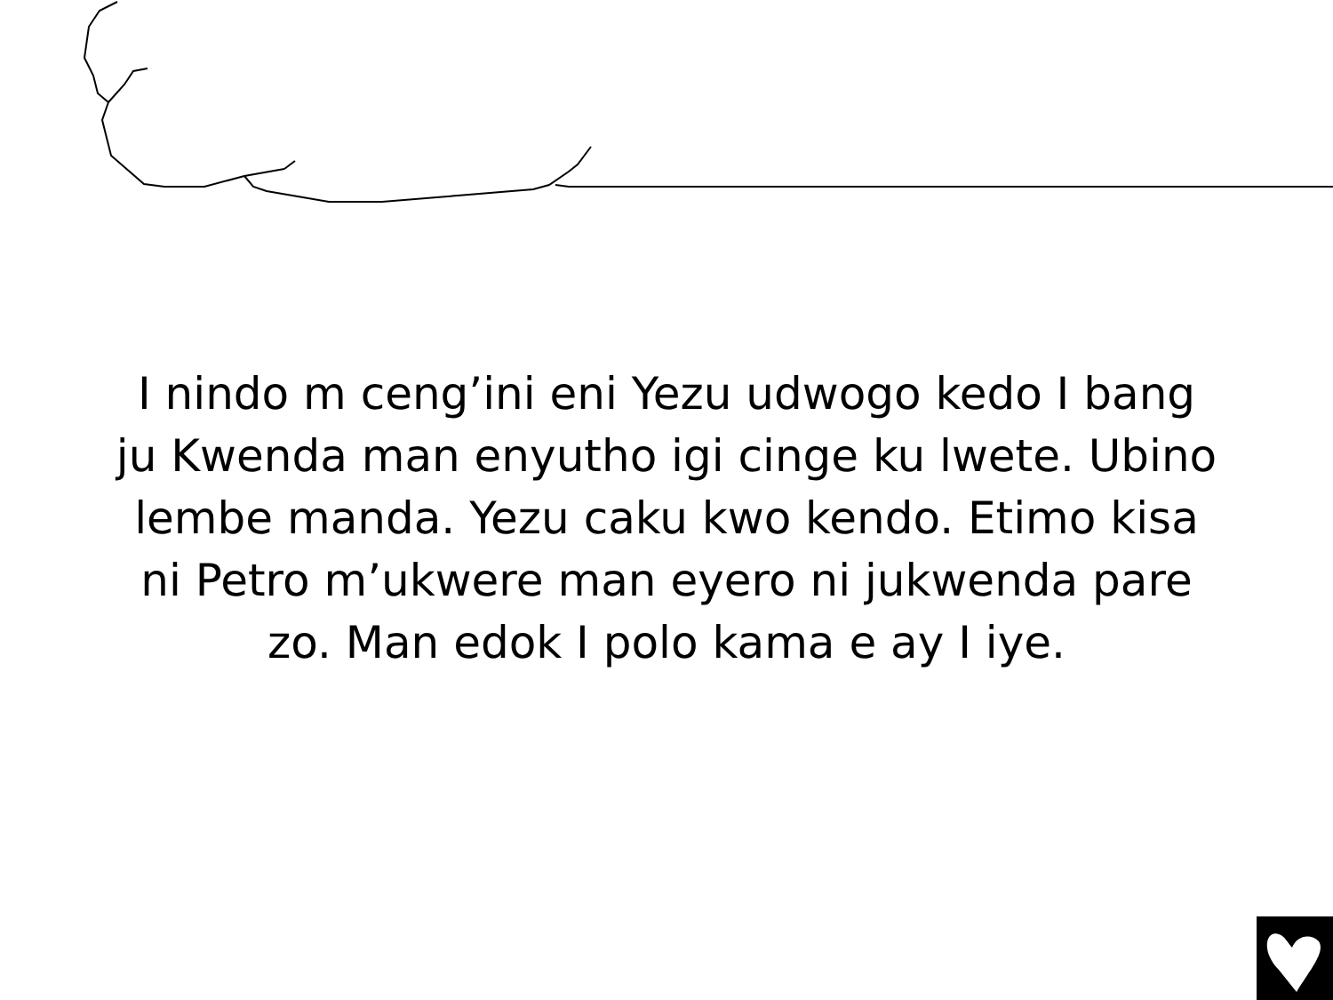I nindo m ceng’ini eni Yezu udwogo kedo I bang ju Kwenda man enyutho igi cinge ku lwete. Ubino lembe manda. Yezu caku kwo kendo. Etimo kisa ni Petro m’ukwere man eyero ni jukwenda pare zo. Man edok I polo kama e ay I iye.